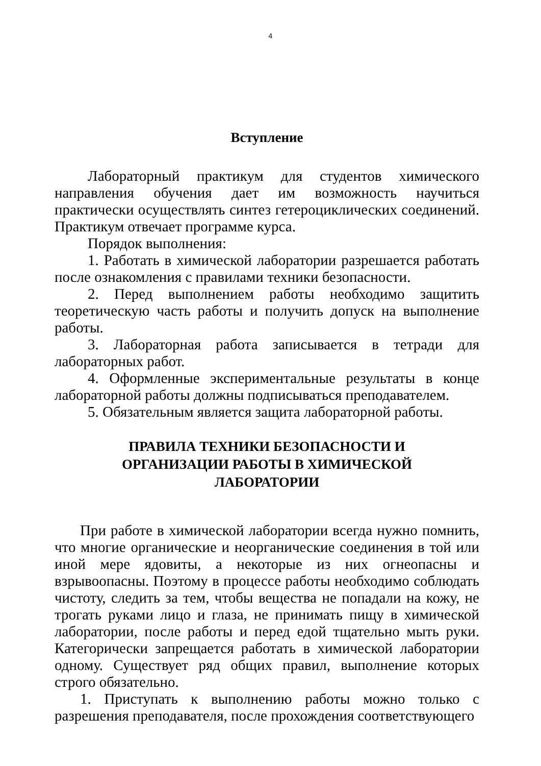4
Вступление
Лабораторный практикум для студентов химического направления обучения дает им возможность научиться практически осуществлять синтез гетероциклических соединений. Практикум отвечает программе курса.
Порядок выполнения:
1. Работать в химической лаборатории разрешается работать после ознакомления с правилами техники безопасности.
2. Перед выполнением работы необходимо защитить теоретическую часть работы и получить допуск на выполнение работы.
3. Лабораторная работа записывается в тетради для лабораторных работ.
4. Оформленные экспериментальные результаты в конце лабораторной работы должны подписываться преподавателем.
5. Обязательным является защита лабораторной работы.
ПРАВИЛА ТЕХНИКИ БЕЗОПАСНОСТИ И
ОРГАНИЗАЦИИ РАБОТЫ В ХИМИЧЕСКОЙ
ЛАБОРАТОРИИ
При работе в химической лаборатории всегда нужно помнить, что многие органические и неорганические соединения в той или иной мере ядовиты, а некоторые из них огнеопасны и взрывоопасны. Поэтому в процессе работы необходимо соблюдать чистоту, следить за тем, чтобы вещества не попадали на кожу, не трогать руками лицо и глаза, не принимать пищу в химической лаборатории, после работы и перед едой тщательно мыть руки. Категорически запрещается работать в химической лаборатории одному. Существует ряд общих правил, выполнение которых строго обязательно.
1. Приступать к выполнению работы можно только с разрешения преподавателя, после прохождения соответствующего